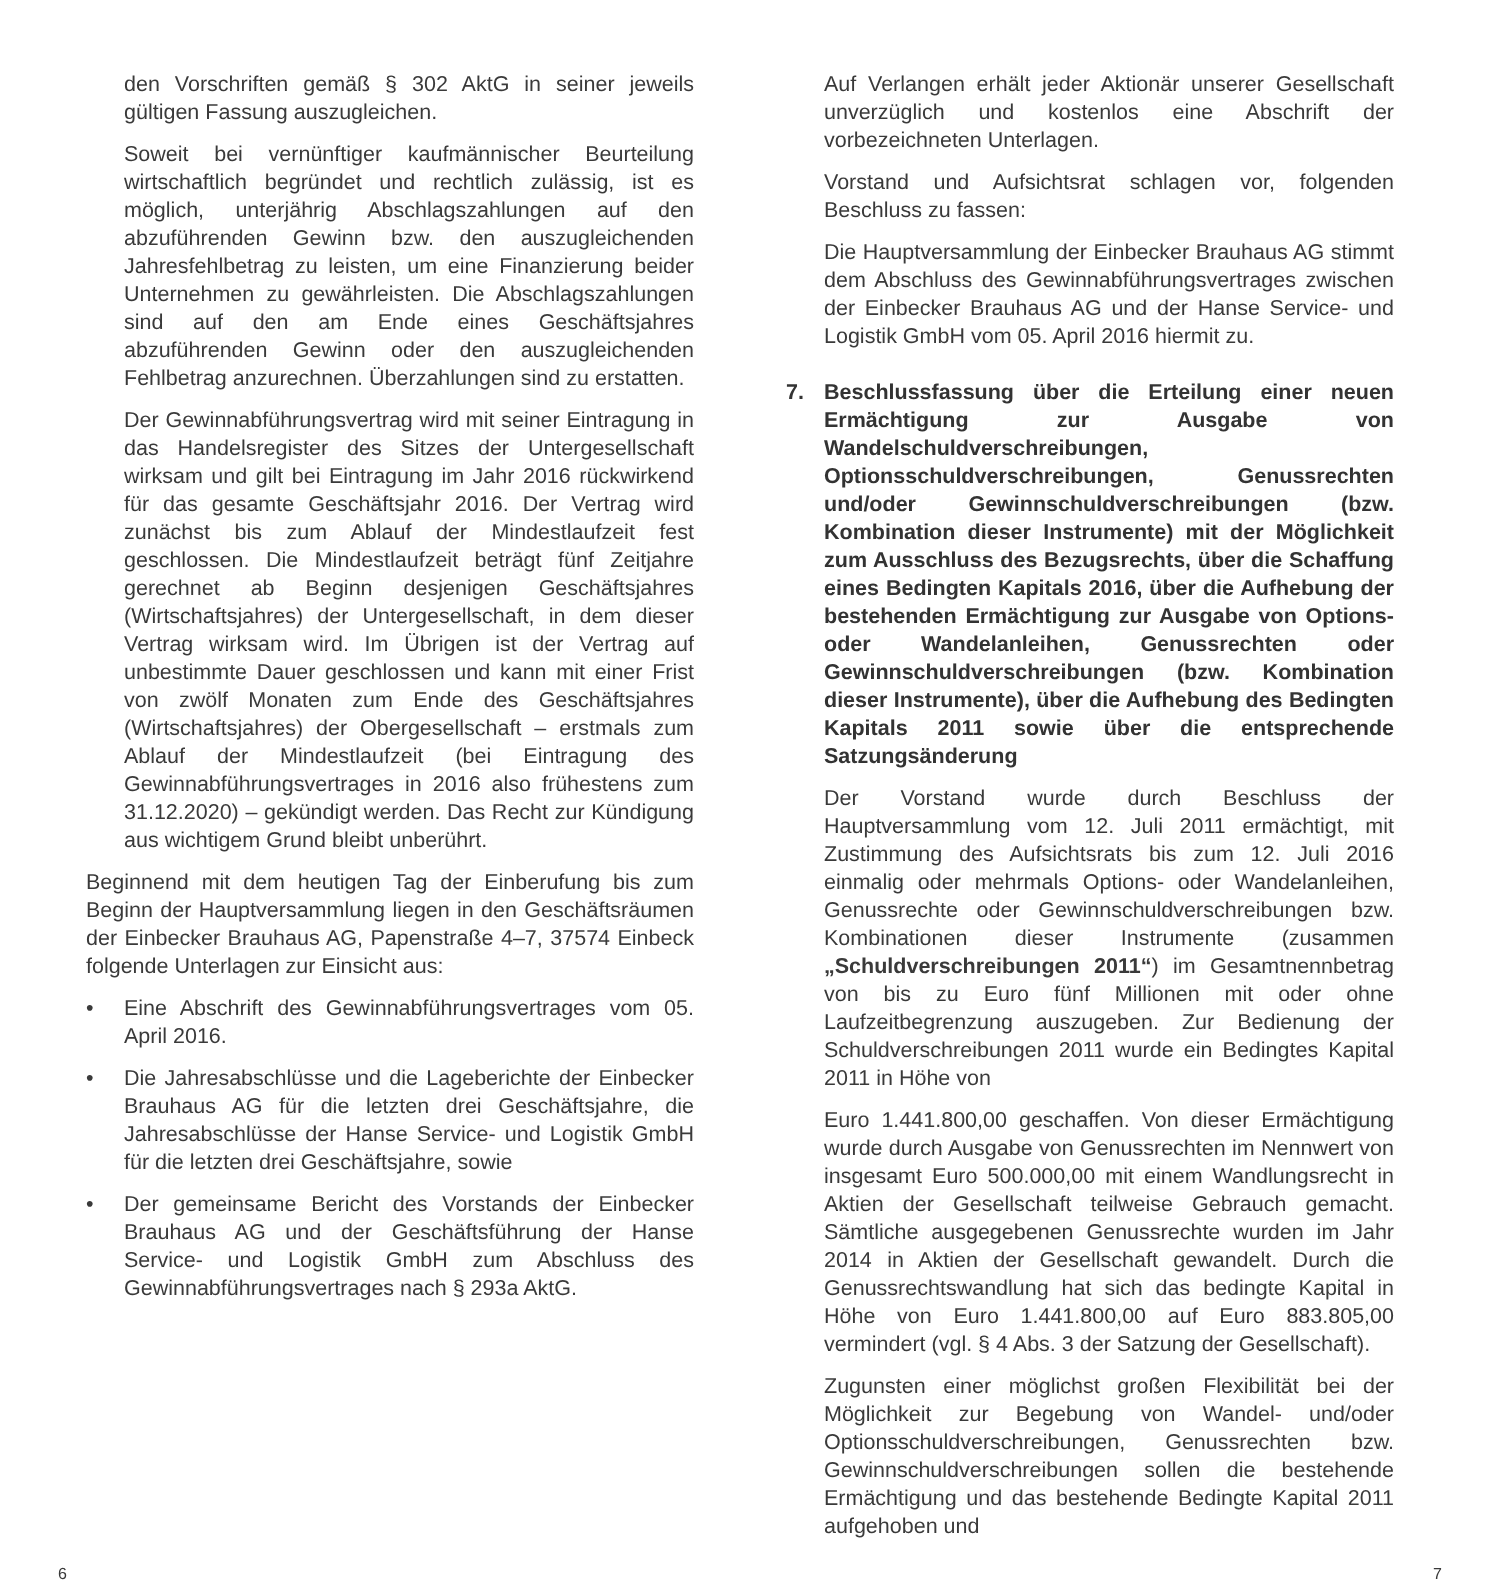den Vorschriften gemäß § 302 AktG in seiner jeweils gültigen Fassung auszugleichen.
Soweit bei vernünftiger kaufmännischer Beurteilung wirtschaftlich begründet und rechtlich zulässig, ist es möglich, unterjährig Abschlagszahlungen auf den abzuführenden Gewinn bzw. den auszugleichenden Jahresfehlbetrag zu leisten, um eine Finanzierung beider Unternehmen zu gewährleisten. Die Abschlagszahlungen sind auf den am Ende eines Geschäftsjahres abzuführenden Gewinn oder den auszugleichenden Fehlbetrag anzurechnen. Überzahlungen sind zu erstatten.
Der Gewinnabführungsvertrag wird mit seiner Eintragung in das Handelsregister des Sitzes der Untergesellschaft wirksam und gilt bei Eintragung im Jahr 2016 rückwirkend für das gesamte Geschäftsjahr 2016. Der Vertrag wird zunächst bis zum Ablauf der Mindestlaufzeit fest geschlossen. Die Mindestlaufzeit beträgt fünf Zeitjahre gerechnet ab Beginn desjenigen Geschäftsjahres (Wirtschaftsjahres) der Untergesellschaft, in dem dieser Vertrag wirksam wird. Im Übrigen ist der Vertrag auf unbestimmte Dauer geschlossen und kann mit einer Frist von zwölf Monaten zum Ende des Geschäftsjahres (Wirtschaftsjahres) der Obergesellschaft – erstmals zum Ablauf der Mindestlaufzeit (bei Eintragung des Gewinnabführungsvertrages in 2016 also frühestens zum 31.12.2020) – gekündigt werden. Das Recht zur Kündigung aus wichtigem Grund bleibt unberührt.
Beginnend mit dem heutigen Tag der Einberufung bis zum Beginn der Hauptversammlung liegen in den Geschäftsräumen der Einbecker Brauhaus AG, Papenstraße 4–7, 37574 Einbeck folgende Unterlagen zur Einsicht aus:
• Eine Abschrift des Gewinnabführungsvertrages vom 05. April 2016.
• Die Jahresabschlüsse und die Lageberichte der Einbecker Brauhaus AG für die letzten drei Geschäftsjahre, die Jahresabschlüsse der Hanse Service- und Logistik GmbH für die letzten drei Geschäftsjahre, sowie
• Der gemeinsame Bericht des Vorstands der Einbecker Brauhaus AG und der Geschäftsführung der Hanse Service- und Logistik GmbH zum Abschluss des Gewinnabführungsvertrages nach § 293a AktG.
Auf Verlangen erhält jeder Aktionär unserer Gesellschaft unverzüglich und kostenlos eine Abschrift der vorbezeichneten Unterlagen.
Vorstand und Aufsichtsrat schlagen vor, folgenden Beschluss zu fassen:
Die Hauptversammlung der Einbecker Brauhaus AG stimmt dem Abschluss des Gewinnabführungsvertrages zwischen der Einbecker Brauhaus AG und der Hanse Service- und Logistik GmbH vom 05. April 2016 hiermit zu.
7. Beschlussfassung über die Erteilung einer neuen Ermächtigung zur Ausgabe von Wandelschuldverschreibungen, Optionsschuldverschreibungen, Genussrechten und/oder Gewinnschuldverschreibungen (bzw. Kombination dieser Instrumente) mit der Möglichkeit zum Ausschluss des Bezugsrechts, über die Schaffung eines Bedingten Kapitals 2016, über die Aufhebung der bestehenden Ermächtigung zur Ausgabe von Options- oder Wandelanleihen, Genussrechten oder Gewinnschuldverschreibungen (bzw. Kombination dieser Instrumente), über die Aufhebung des Bedingten Kapitals 2011 sowie über die entsprechende Satzungsänderung
Der Vorstand wurde durch Beschluss der Hauptversammlung vom 12. Juli 2011 ermächtigt, mit Zustimmung des Aufsichtsrats bis zum 12. Juli 2016 einmalig oder mehrmals Options- oder Wandelanleihen, Genussrechte oder Gewinnschuldverschreibungen bzw. Kombinationen dieser Instrumente (zusammen „Schuldverschreibungen 2011“) im Gesamtnennbetrag von bis zu Euro fünf Millionen mit oder ohne Laufzeitbegrenzung auszugeben. Zur Bedienung der Schuldverschreibungen 2011 wurde ein Bedingtes Kapital 2011 in Höhe von
Euro 1.441.800,00 geschaffen. Von dieser Ermächtigung wurde durch Ausgabe von Genussrechten im Nennwert von insgesamt Euro 500.000,00 mit einem Wandlungsrecht in Aktien der Gesellschaft teilweise Gebrauch gemacht. Sämtliche ausgegebenen Genussrechte wurden im Jahr 2014 in Aktien der Gesellschaft gewandelt. Durch die Genussrechtswandlung hat sich das bedingte Kapital in Höhe von Euro 1.441.800,00 auf Euro 883.805,00 vermindert (vgl. § 4 Abs. 3 der Satzung der Gesellschaft).
Zugunsten einer möglichst großen Flexibilität bei der Möglichkeit zur Begebung von Wandel- und/oder Optionsschuldverschreibungen, Genussrechten bzw. Gewinnschuldverschreibungen sollen die bestehende Ermächtigung und das bestehende Bedingte Kapital 2011 aufgehoben und
6 7